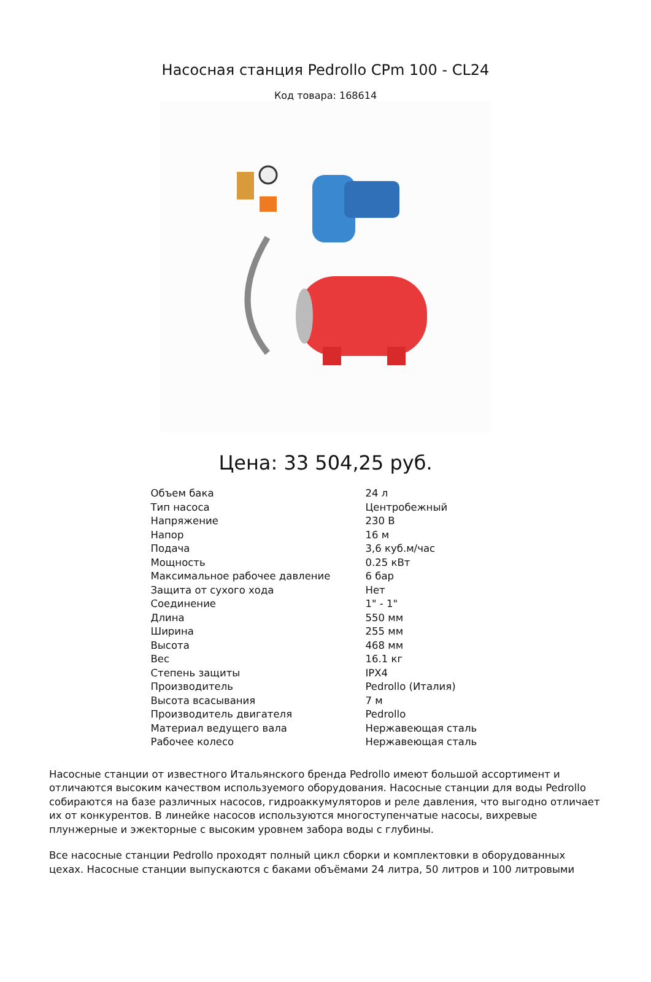Насосная станция Pedrollo CPm 100 - CL24
Код товара: 168614
Цена: 33 504,25 руб.
| Объем бака | 24 л |
| Тип насоса | Центробежный |
| Напряжение | 230 В |
| Напор | 16 м |
| Подача | 3,6 куб.м/час |
| Мощность | 0.25 кВт |
| Максимальное рабочее давление | 6 бар |
| Защита от сухого хода | Нет |
| Соединение | 1" - 1" |
| Длина | 550 мм |
| Ширина | 255 мм |
| Высота | 468 мм |
| Вес | 16.1 кг |
| Степень защиты | IPX4 |
| Производитель | Pedrollo (Италия) |
| Высота всасывания | 7 м |
| Производитель двигателя | Pedrollo |
| Материал ведущего вала | Нержавеющая сталь |
| Рабочее колесо | Нержавеющая сталь |
Насосные станции от известного Итальянского бренда Pedrollo имеют большой ассортимент и отличаются высоким качеством используемого оборудования. Насосные станции для воды Pedrollo собираются на базе различных насосов, гидроаккумуляторов и реле давления, что выгодно отличает их от конкурентов. В линейке насосов используются многоступенчатые насосы, вихревые плунжерные и эжекторные с высоким уровнем забора воды с глубины.
Все насосные станции Pedrollo проходят полный цикл сборки и комплектовки в оборудованных цехах. Насосные станции выпускаются с баками объёмами 24 литра, 50 литров и 100 литровыми